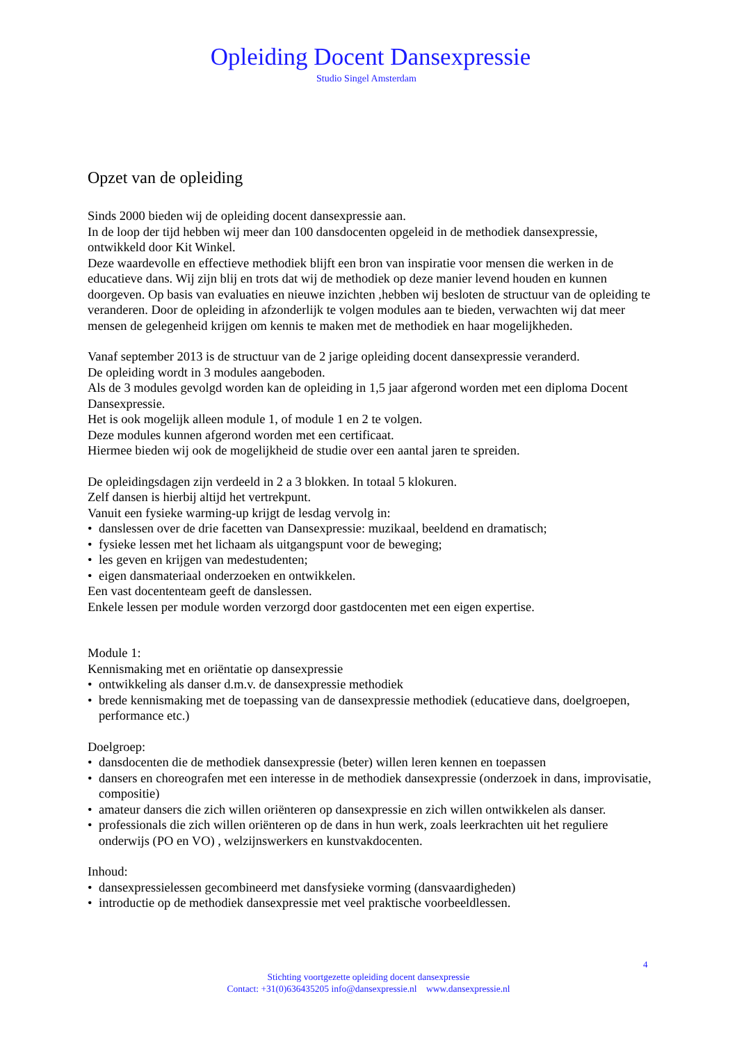Opleiding Docent Dansexpressie
Studio Singel Amsterdam
Opzet van de opleiding
Sinds 2000 bieden wij de opleiding docent dansexpressie aan.
In de loop der tijd hebben wij meer dan 100 dansdocenten opgeleid in de methodiek dansexpressie, ontwikkeld door Kit Winkel.
Deze waardevolle en effectieve methodiek blijft een bron van inspiratie voor mensen die werken in de educatieve dans. Wij zijn blij en trots dat wij de methodiek op deze manier levend houden en kunnen doorgeven. Op basis van evaluaties en nieuwe inzichten ,hebben wij besloten de structuur van de opleiding te veranderen. Door de opleiding in afzonderlijk te volgen modules aan te bieden, verwachten wij dat meer mensen de gelegenheid krijgen om kennis te maken met de methodiek en haar mogelijkheden.
Vanaf september 2013 is de structuur van de 2 jarige opleiding docent dansexpressie veranderd.
De opleiding wordt in 3 modules aangeboden.
Als de 3 modules gevolgd worden kan de opleiding in 1,5 jaar afgerond worden met een diploma Docent Dansexpressie.
Het is ook mogelijk alleen module 1, of module 1 en 2 te volgen.
Deze modules kunnen afgerond worden met een certificaat.
Hiermee bieden wij ook de mogelijkheid de studie over een aantal jaren te spreiden.
De opleidingsdagen zijn verdeeld in 2 a 3 blokken. In totaal 5 klokuren.
Zelf dansen is hierbij altijd het vertrekpunt.
Vanuit een fysieke warming-up krijgt de lesdag vervolg in:
• danslessen over de drie facetten van Dansexpressie: muzikaal, beeldend en dramatisch;
• fysieke lessen met het lichaam als uitgangspunt voor de beweging;
• les geven en krijgen van medestudenten;
• eigen dansmateriaal onderzoeken en ontwikkelen.
Een vast docententeam geeft de danslessen.
Enkele lessen per module worden verzorgd door gastdocenten met een eigen expertise.
Module 1:
Kennismaking met en oriëntatie op dansexpressie
• ontwikkeling als danser d.m.v. de dansexpressie methodiek
• brede kennismaking met de toepassing van de dansexpressie methodiek (educatieve dans, doelgroepen, performance etc.)
Doelgroep:
• dansdocenten die de methodiek dansexpressie (beter) willen leren kennen en toepassen
• dansers en choreografen met een interesse in de methodiek dansexpressie (onderzoek in dans, improvisatie, compositie)
• amateur dansers die zich willen oriënteren op dansexpressie en zich willen ontwikkelen als danser.
• professionals die zich willen oriënteren op de dans in hun werk, zoals leerkrachten uit het reguliere onderwijs (PO en VO) , welzijnswerkers en kunstvakdocenten.
Inhoud:
• dansexpressielessen gecombineerd met dansfysieke vorming (dansvaardigheden)
• introductie op de methodiek dansexpressie met veel praktische voorbeeldlessen.
4
Stichting voortgezette opleiding docent dansexpressie
Contact: +31(0)636435205 info@dansexpressie.nl www.dansexpressie.nl